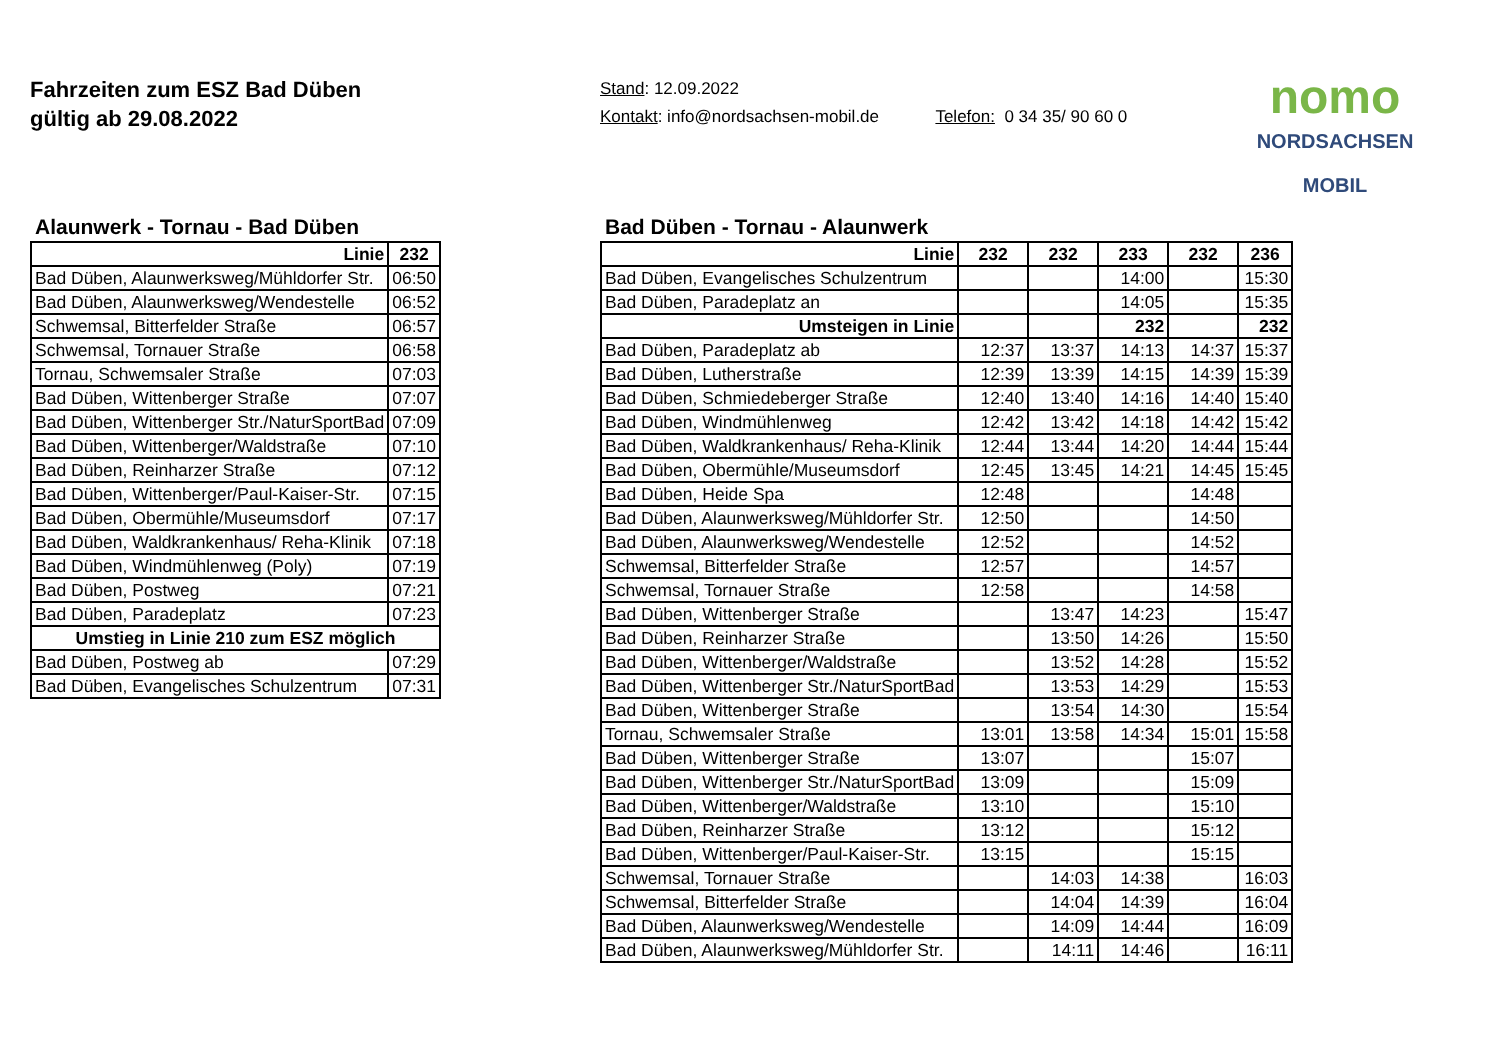Fahrzeiten zum ESZ Bad Düben
gültig ab 29.08.2022
Stand: 12.09.2022
Kontakt: info@nordsachsen-mobil.de Telefon: 0 34 35/ 90 60 0
nomo
NORDSACHSEN MOBIL
Alaunwerk - Tornau - Bad Düben
| Linie | 232 |
| --- | --- |
| Bad Düben, Alaunwerksweg/Mühldorfer Str. | 06:50 |
| Bad Düben, Alaunwerksweg/Wendestelle | 06:52 |
| Schwemsal, Bitterfelder Straße | 06:57 |
| Schwemsal, Tornauer Straße | 06:58 |
| Tornau, Schwemsaler Straße | 07:03 |
| Bad Düben, Wittenberger Straße | 07:07 |
| Bad Düben, Wittenberger Str./NaturSportBad | 07:09 |
| Bad Düben, Wittenberger/Waldstraße | 07:10 |
| Bad Düben, Reinharzer Straße | 07:12 |
| Bad Düben, Wittenberger/Paul-Kaiser-Str. | 07:15 |
| Bad Düben, Obermühle/Museumsdorf | 07:17 |
| Bad Düben, Waldkrankenhaus/ Reha-Klinik | 07:18 |
| Bad Düben, Windmühlenweg (Poly) | 07:19 |
| Bad Düben, Postweg | 07:21 |
| Bad Düben, Paradeplatz | 07:23 |
| Umstieg in Linie 210 zum ESZ möglich | |
| Bad Düben, Postweg ab | 07:29 |
| Bad Düben, Evangelisches Schulzentrum | 07:31 |
Bad Düben - Tornau - Alaunwerk
| Linie | 232 | 232 | 233 | 232 | 236 |
| --- | --- | --- | --- | --- | --- |
| Bad Düben, Evangelisches Schulzentrum | | | 14:00 | | 15:30 |
| Bad Düben, Paradeplatz an | | | 14:05 | | 15:35 |
| Umsteigen in Linie | | | 232 | | 232 |
| Bad Düben, Paradeplatz ab | 12:37 | 13:37 | 14:13 | 14:37 | 15:37 |
| Bad Düben, Lutherstraße | 12:39 | 13:39 | 14:15 | 14:39 | 15:39 |
| Bad Düben, Schmiedeberger Straße | 12:40 | 13:40 | 14:16 | 14:40 | 15:40 |
| Bad Düben, Windmühlenweg | 12:42 | 13:42 | 14:18 | 14:42 | 15:42 |
| Bad Düben, Waldkrankenhaus/ Reha-Klinik | 12:44 | 13:44 | 14:20 | 14:44 | 15:44 |
| Bad Düben, Obermühle/Museumsdorf | 12:45 | 13:45 | 14:21 | 14:45 | 15:45 |
| Bad Düben, Heide Spa | 12:48 | | | 14:48 | |
| Bad Düben, Alaunwerksweg/Mühldorfer Str. | 12:50 | | | 14:50 | |
| Bad Düben, Alaunwerksweg/Wendestelle | 12:52 | | | 14:52 | |
| Schwemsal, Bitterfelder Straße | 12:57 | | | 14:57 | |
| Schwemsal, Tornauer Straße | 12:58 | | | 14:58 | |
| Bad Düben, Wittenberger Straße | | 13:47 | 14:23 | | 15:47 |
| Bad Düben, Reinharzer Straße | | 13:50 | 14:26 | | 15:50 |
| Bad Düben, Wittenberger/Waldstraße | | 13:52 | 14:28 | | 15:52 |
| Bad Düben, Wittenberger Str./NaturSportBad | | 13:53 | 14:29 | | 15:53 |
| Bad Düben, Wittenberger Straße | | 13:54 | 14:30 | | 15:54 |
| Tornau, Schwemsaler Straße | 13:01 | 13:58 | 14:34 | 15:01 | 15:58 |
| Bad Düben, Wittenberger Straße | 13:07 | | | 15:07 | |
| Bad Düben, Wittenberger Str./NaturSportBad | 13:09 | | | 15:09 | |
| Bad Düben, Wittenberger/Waldstraße | 13:10 | | | 15:10 | |
| Bad Düben, Reinharzer Straße | 13:12 | | | 15:12 | |
| Bad Düben, Wittenberger/Paul-Kaiser-Str. | 13:15 | | | 15:15 | |
| Schwemsal, Tornauer Straße | | 14:03 | 14:38 | | 16:03 |
| Schwemsal, Bitterfelder Straße | | 14:04 | 14:39 | | 16:04 |
| Bad Düben, Alaunwerksweg/Wendestelle | | 14:09 | 14:44 | | 16:09 |
| Bad Düben, Alaunwerksweg/Mühldorfer Str. | | 14:11 | 14:46 | | 16:11 |